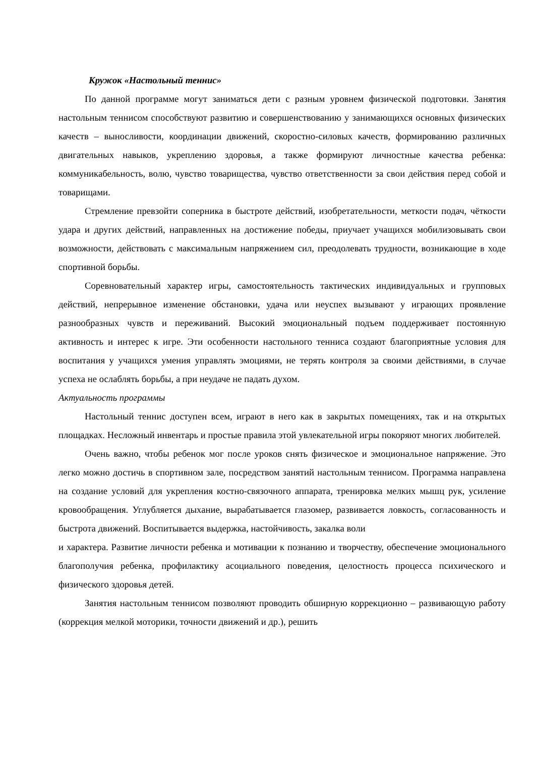Кружок «Настольный теннис»
По данной программе могут заниматься дети с разным уровнем физической подготовки. Занятия настольным теннисом способствуют развитию и совершенствованию у занимающихся основных физических качеств – выносливости, координации движений, скоростно-силовых качеств, формированию различных двигательных навыков, укреплению здоровья, а также формируют личностные качества ребенка: коммуникабельность, волю, чувство товарищества, чувство ответственности за свои действия перед собой и товарищами.
Стремление превзойти соперника в быстроте действий, изобретательности, меткости подач, чёткости удара и других действий, направленных на достижение победы, приучает учащихся мобилизовывать свои возможности, действовать с максимальным напряжением сил, преодолевать трудности, возникающие в ходе спортивной борьбы.
Соревновательный характер игры, самостоятельность тактических индивидуальных и групповых действий, непрерывное изменение обстановки, удача или неуспех вызывают у играющих проявление разнообразных чувств и переживаний. Высокий эмоциональный подъем поддерживает постоянную активность и интерес к игре. Эти особенности настольного тенниса создают благоприятные условия для воспитания у учащихся умения управлять эмоциями, не терять контроля за своими действиями, в случае успеха не ослаблять борьбы, а при неудаче не падать духом.
Актуальность программы
Настольный теннис доступен всем, играют в него как в закрытых помещениях, так и на открытых площадках. Несложный инвентарь и простые правила этой увлекательной игры покоряют многих любителей.
Очень важно, чтобы ребенок мог после уроков снять физическое и эмоциональное напряжение. Это легко можно достичь в спортивном зале, посредством занятий настольным теннисом. Программа направлена на создание условий для укрепления костно-связочного аппарата, тренировка мелких мышц рук, усиление кровообращения. Углубляется дыхание, вырабатывается глазомер, развивается ловкость, согласованность и быстрота движений. Воспитывается выдержка, настойчивость, закалка воли
и характера. Развитие личности ребенка и мотивации к познанию и творчеству, обеспечение эмоционального благополучия ребенка, профилактику асоциального поведения, целостность процесса психического и физического здоровья детей.
Занятия настольным теннисом позволяют проводить обширную коррекционно – развивающую работу (коррекция мелкой моторики, точности движений и др.), решить